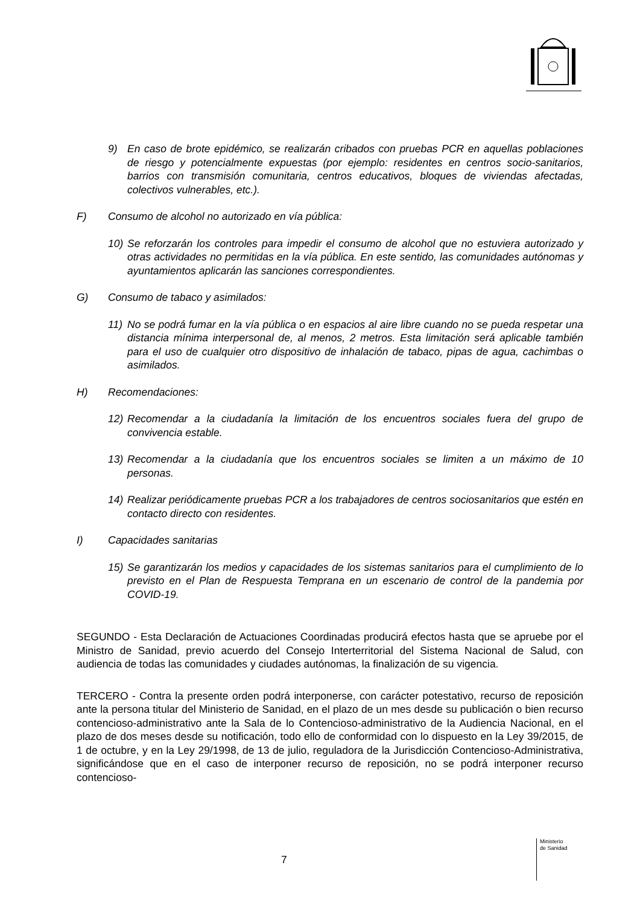9) En caso de brote epidémico, se realizarán cribados con pruebas PCR en aquellas poblaciones de riesgo y potencialmente expuestas (por ejemplo: residentes en centros socio-sanitarios, barrios con transmisión comunitaria, centros educativos, bloques de viviendas afectadas, colectivos vulnerables, etc.).
F) Consumo de alcohol no autorizado en vía pública:
10) Se reforzarán los controles para impedir el consumo de alcohol que no estuviera autorizado y otras actividades no permitidas en la vía pública. En este sentido, las comunidades autónomas y ayuntamientos aplicarán las sanciones correspondientes.
G) Consumo de tabaco y asimilados:
11) No se podrá fumar en la vía pública o en espacios al aire libre cuando no se pueda respetar una distancia mínima interpersonal de, al menos, 2 metros. Esta limitación será aplicable también para el uso de cualquier otro dispositivo de inhalación de tabaco, pipas de agua, cachimbas o asimilados.
H) Recomendaciones:
12) Recomendar a la ciudadanía la limitación de los encuentros sociales fuera del grupo de convivencia estable.
13) Recomendar a la ciudadanía que los encuentros sociales se limiten a un máximo de 10 personas.
14) Realizar periódicamente pruebas PCR a los trabajadores de centros sociosanitarios que estén en contacto directo con residentes.
I) Capacidades sanitarias
15) Se garantizarán los medios y capacidades de los sistemas sanitarios para el cumplimiento de lo previsto en el Plan de Respuesta Temprana en un escenario de control de la pandemia por COVID-19.
SEGUNDO - Esta Declaración de Actuaciones Coordinadas producirá efectos hasta que se apruebe por el Ministro de Sanidad, previo acuerdo del Consejo Interterritorial del Sistema Nacional de Salud, con audiencia de todas las comunidades y ciudades autónomas, la finalización de su vigencia.
TERCERO - Contra la presente orden podrá interponerse, con carácter potestativo, recurso de reposición ante la persona titular del Ministerio de Sanidad, en el plazo de un mes desde su publicación o bien recurso contencioso-administrativo ante la Sala de lo Contencioso-administrativo de la Audiencia Nacional, en el plazo de dos meses desde su notificación, todo ello de conformidad con lo dispuesto en la Ley 39/2015, de 1 de octubre, y en la Ley 29/1998, de 13 de julio, reguladora de la Jurisdicción Contencioso-Administrativa, significándose que en el caso de interponer recurso de reposición, no se podrá interponer recurso contencioso-
7
Ministerio
de Sanidad